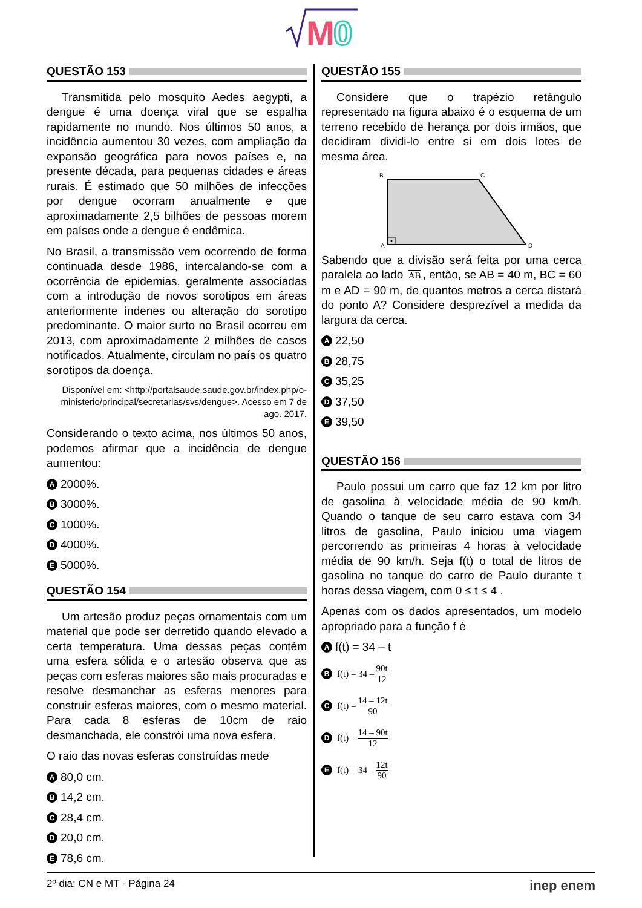M
0
QUESTÃO 153
Transmitida pelo mosquito Aedes aegypti, a dengue é uma doença viral que se espalha rapidamente no mundo. Nos últimos 50 anos, a incidência aumentou 30 vezes, com ampliação da expansão geográfica para novos países e, na presente década, para pequenas cidades e áreas rurais. É estimado que 50 milhões de infecções por dengue ocorram anualmente e que aproximadamente 2,5 bilhões de pessoas morem em países onde a dengue é endêmica.
No Brasil, a transmissão vem ocorrendo de forma continuada desde 1986, intercalando-se com a ocorrência de epidemias, geralmente associadas com a introdução de novos sorotipos em áreas anteriormente indenes ou alteração do sorotipo predominante. O maior surto no Brasil ocorreu em 2013, com aproximadamente 2 milhões de casos notificados. Atualmente, circulam no país os quatro sorotipos da doença.
Disponível em: <http://portalsaude.saude.gov.br/index.php/o-ministerio/principal/secretarias/svs/dengue>. Acesso em 7 de ago. 2017.
Considerando o texto acima, nos últimos 50 anos, podemos afirmar que a incidência de dengue aumentou:
A 2000%.
B 3000%.
C 1000%.
D 4000%.
E 5000%.
QUESTÃO 154
Um artesão produz peças ornamentais com um material que pode ser derretido quando elevado a certa temperatura. Uma dessas peças contém uma esfera sólida e o artesão observa que as peças com esferas maiores são mais procuradas e resolve desmanchar as esferas menores para construir esferas maiores, com o mesmo material. Para cada 8 esferas de 10cm de raio desmanchada, ele constrói uma nova esfera.
O raio das novas esferas construídas mede
A 80,0 cm.
B 14,2 cm.
C 28,4 cm.
D 20,0 cm.
E 78,6 cm.
QUESTÃO 155
Considere que o trapézio retângulo representado na figura abaixo é o esquema de um terreno recebido de herança por dois irmãos, que decidiram dividi-lo entre si em dois lotes de mesma área.
B
C
A
D
Sabendo que a divisão será feita por uma cerca paralela ao lado AB, então, se AB = 40 m, BC = 60 m e AD = 90 m, de quantos metros a cerca distará do ponto A? Considere desprezível a medida da largura da cerca.
A 22,50
B 28,75
C 35,25
D 37,50
E 39,50
QUESTÃO 156
Paulo possui um carro que faz 12 km por litro de gasolina à velocidade média de 90 km/h. Quando o tanque de seu carro estava com 34 litros de gasolina, Paulo iniciou uma viagem percorrendo as primeiras 4 horas à velocidade média de 90 km/h. Seja f(t) o total de litros de gasolina no tanque do carro de Paulo durante t horas dessa viagem, com 0 ≤ t ≤ 4 .
Apenas com os dados apresentados, um modelo apropriado para a função f é
Af(t) = 34 – t
Bf(t) = 34 – 90t 12
Cf(t) = 14 – 12t 90
Df(t) = 14 – 90t 12
Ef(t) = 34 – 12t 90
2º dia: CN e MT - Página 24 inep enem